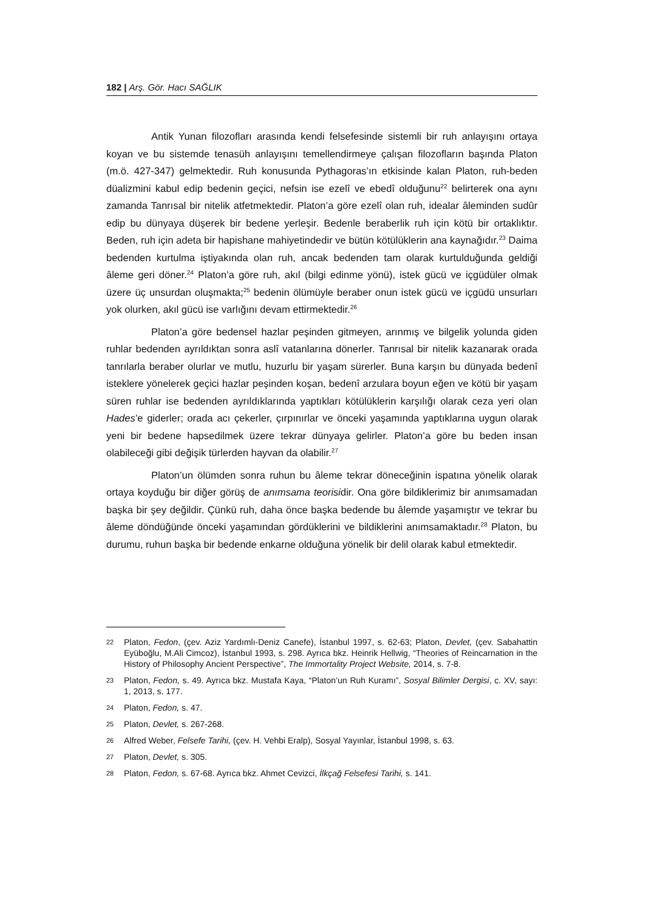182 | Arş. Gör. Hacı SAĞLIK
Antik Yunan filozofları arasında kendi felsefesinde sistemli bir ruh anlayışını ortaya koyan ve bu sistemde tenasüh anlayışını temellendirmeye çalışan filozofların başında Platon (m.ö. 427-347) gelmektedir. Ruh konusunda Pythagoras’ın etkisinde kalan Platon, ruh-beden düalizmini kabul edip bedenin geçici, nefsin ise ezelî ve ebedî olduğunu<sup>22</sup> belirterek ona aynı zamanda Tanrısal bir nitelik atfetmektedir. Platon’a göre ezelî olan ruh, idealar âleminden sudûr edip bu dünyaya düşerek bir bedene yerleşir. Bedenle beraberlik ruh için kötü bir ortaklıktır. Beden, ruh için adeta bir hapishane mahiyetindedir ve bütün kötülüklerin ana kaynağıdır.<sup>23</sup> Daima bedenden kurtulma iştiyakında olan ruh, ancak bedenden tam olarak kurtulduğunda geldiği âleme geri döner.<sup>24</sup> Platon’a göre ruh, akıl (bilgi edinme yönü), istek gücü ve içgüdüler olmak üzere üç unsurdan oluşmakta;<sup>25</sup> bedenin ölümüyle beraber onun istek gücü ve içgüdü unsurları yok olurken, akıl gücü ise varlığını devam ettirmektedir.<sup>26</sup>
Platon’a göre bedensel hazlar peşinden gitmeyen, arınmış ve bilgelik yolunda giden ruhlar bedenden ayrıldıktan sonra aslî vatanlarına dönerler. Tanrısal bir nitelik kazanarak orada tanrılarla beraber olurlar ve mutlu, huzurlu bir yaşam sürerler. Buna karşın bu dünyada bedenî isteklere yönelerek geçici hazlar peşinden koşan, bedenî arzulara boyun eğen ve kötü bir yaşam süren ruhlar ise bedenden ayrıldıklarında yaptıkları kötülüklerin karşılığı olarak ceza yeri olan Hades’e giderler; orada acı çekerler, çırpınırlar ve önceki yaşamında yaptıklarına uygun olarak yeni bir bedene hapsedilmek üzere tekrar dünyaya gelirler. Platon’a göre bu beden insan olabileceği gibi değişik türlerden hayvan da olabilir.<sup>27</sup>
Platon’un ölümden sonra ruhun bu âleme tekrar döneceğinin ispatına yönelik olarak ortaya koyduğu bir diğer görüş de anımsama teorisidir. Ona göre bildiklerimiz bir anımsamadan başka bir şey değildir. Çünkü ruh, daha önce başka bedende bu âlemde yaşamıştır ve tekrar bu âleme döndüğünde önceki yaşamından gördüklerini ve bildiklerini anımsamaktadır.<sup>28</sup> Platon, bu durumu, ruhun başka bir bedende enkarne olduğuna yönelik bir delil olarak kabul etmektedir.
22 Platon, Fedon, (çev. Aziz Yardımlı-Deniz Canefe), İstanbul 1997, s. 62-63; Platon, Devlet, (çev. Sabahattin Eyüboğlu, M.Ali Cimcoz), İstanbul 1993, s. 298. Ayrıca bkz. Heinrik Hellwig, “Theories of Reincarnation in the History of Philosophy Ancient Perspective”, The Immortality Project Website, 2014, s. 7-8.
23 Platon, Fedon, s. 49. Ayrıca bkz. Mustafa Kaya, “Platon’un Ruh Kuramı”, Sosyal Bilimler Dergisi, c. XV, sayı: 1, 2013, s. 177.
24 Platon, Fedon, s. 47.
25 Platon, Devlet, s. 267-268.
26 Alfred Weber, Felsefe Tarihi, (çev. H. Vehbi Eralp), Sosyal Yayınlar, İstanbul 1998, s. 63.
27 Platon, Devlet, s. 305.
28 Platon, Fedon, s. 67-68. Ayrıca bkz. Ahmet Cevizci, İlkçağ Felsefesi Tarihi, s. 141.